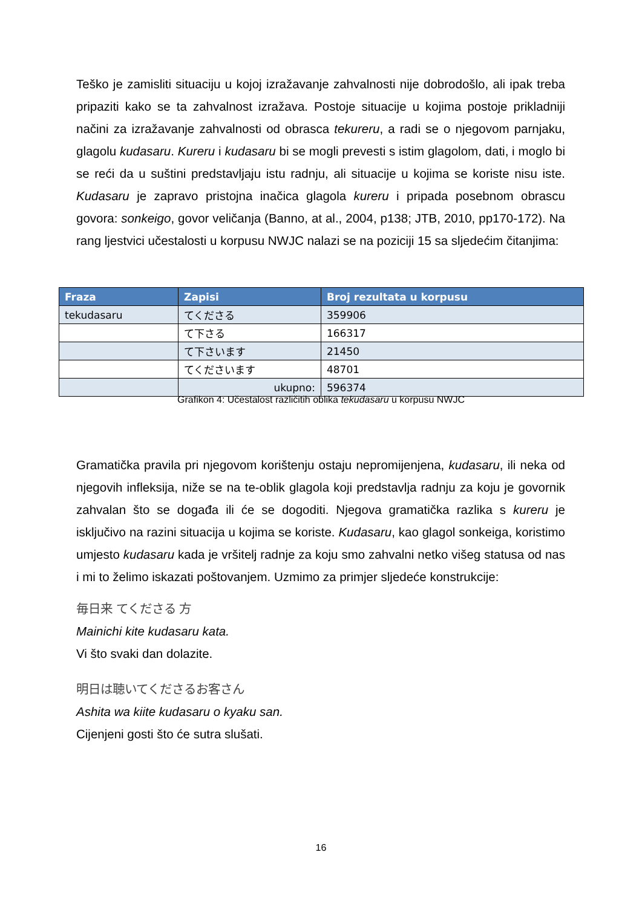Teško je zamisliti situaciju u kojoj izražavanje zahvalnosti nije dobrodošlo, ali ipak treba pripaziti kako se ta zahvalnost izražava. Postoje situacije u kojima postoje prikladniji načini za izražavanje zahvalnosti od obrasca tekureru, a radi se o njegovom parnjaku, glagolu kudasaru. Kureru i kudasaru bi se mogli prevesti s istim glagolom, dati, i moglo bi se reći da u suštini predstavljaju istu radnju, ali situacije u kojima se koriste nisu iste. Kudasaru je zapravo pristojna inačica glagola kureru i pripada posebnom obrascu govora: sonkeigo, govor veličanja (Banno, at al., 2004, p138; JTB, 2010, pp170-172). Na rang ljestvici učestalosti u korpusu NWJC nalazi se na poziciji 15 sa sljedećim čitanjima:
| Fraza | Zapisi | Broj rezultata u korpusu |
| --- | --- | --- |
| tekudasaru | てくださる | 359906 |
| | て下さる | 166317 |
| | て下さいます | 21450 |
| | てくださいます | 48701 |
| | ukupno: | 596374 |
Grafikon 4: Učestalost različitih oblika tekudasaru u korpusu NWJC
Gramatička pravila pri njegovom korištenju ostaju nepromijenjena, kudasaru, ili neka od njegovih infleksija, niže se na te-oblik glagola koji predstavlja radnju za koju je govornik zahvalan što se događa ili će se dogoditi. Njegova gramatička razlika s kureru je isključivo na razini situacija u kojima se koriste. Kudasaru, kao glagol sonkeiga, koristimo umjesto kudasaru kada je vršitelj radnje za koju smo zahvalni netko višeg statusa od nas i mi to želimo iskazati poštovanjem. Uzmimo za primjer sljedeće konstrukcije:
毎日来 てくださる 方
Mainichi kite kudasaru kata.
Vi što svaki dan dolazite.
明日は聴いてくださるお客さん
Ashita wa kiite kudasaru o kyaku san.
Cijenjeni gosti što će sutra slušati.
16